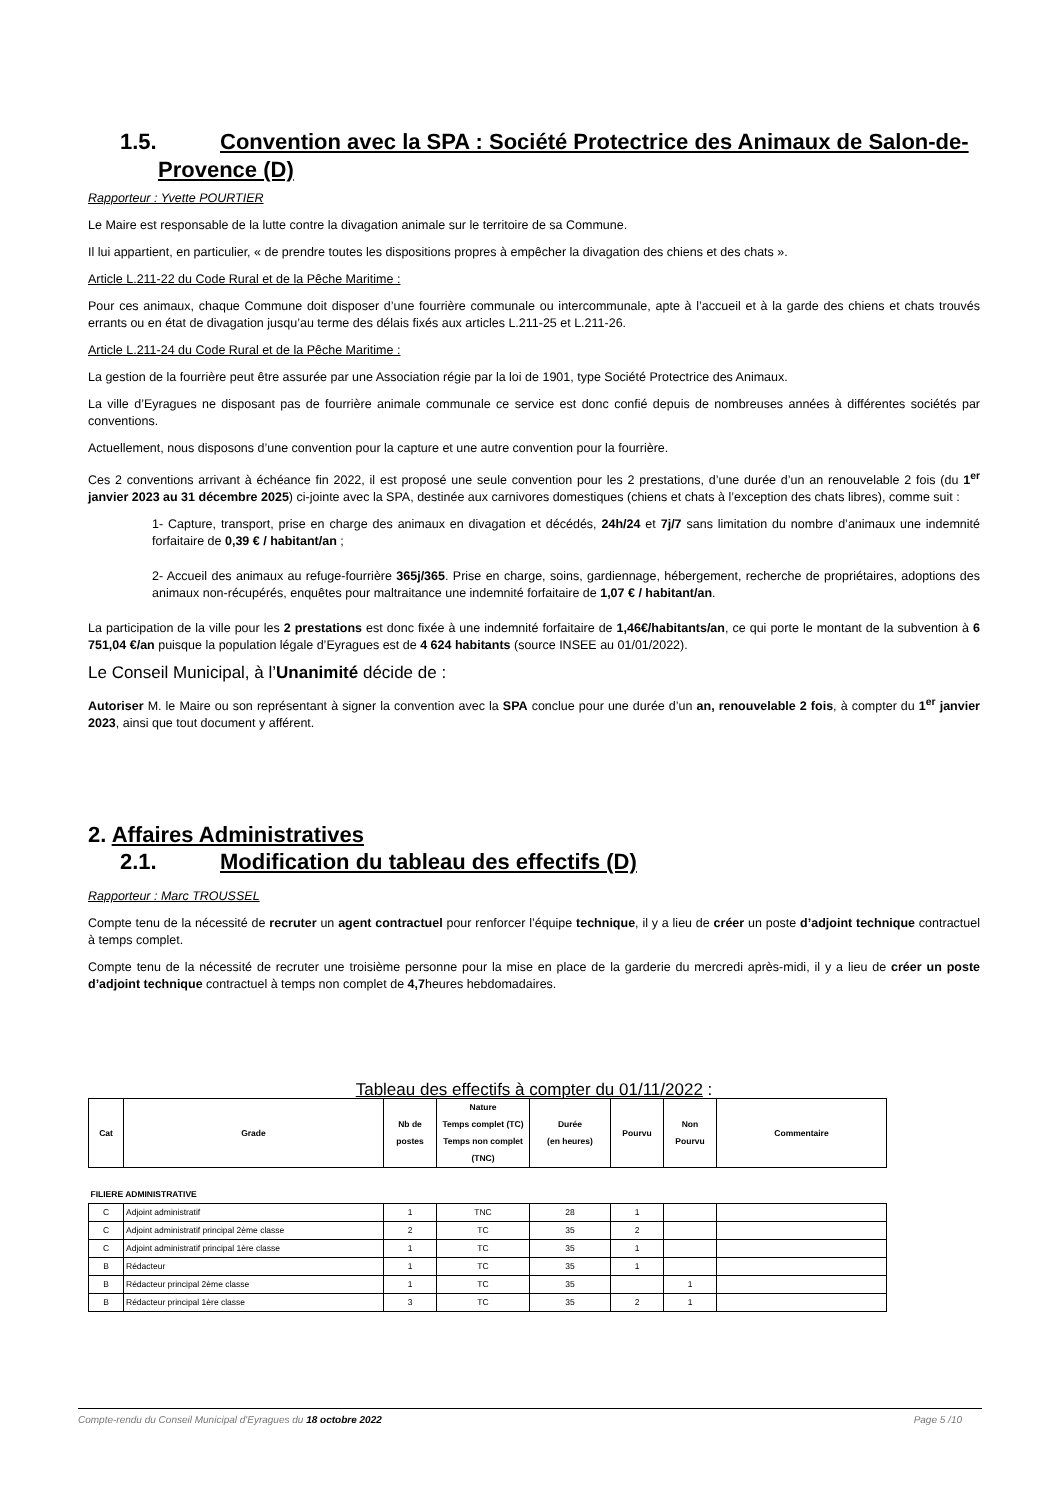1.5. Convention avec la SPA : Société Protectrice des Animaux de Salon-de-
Provence (D)
Rapporteur : Yvette POURTIER
Le Maire est responsable de la lutte contre la divagation animale sur le territoire de sa Commune.
Il lui appartient, en particulier, « de prendre toutes les dispositions propres à empêcher la divagation des chiens et des chats ».
Article L.211-22 du Code Rural et de la Pêche Maritime :
Pour ces animaux, chaque Commune doit disposer d’une fourrière communale ou intercommunale, apte à l’accueil et à la garde des chiens et chats trouvés errants ou en état de divagation jusqu’au terme des délais fixés aux articles L.211-25 et L.211-26.
Article L.211-24 du Code Rural et de la Pêche Maritime :
La gestion de la fourrière peut être assurée par une Association régie par la loi de 1901, type Société Protectrice des Animaux.
La ville d’Eyragues ne disposant pas de fourrière animale communale ce service est donc confié depuis de nombreuses années à différentes sociétés par conventions.
Actuellement, nous disposons d’une convention pour la capture et une autre convention pour la fourrière.
Ces 2 conventions arrivant à échéance fin 2022, il est proposé une seule convention pour les 2 prestations, d’une durée d’un an renouvelable 2 fois (du 1<sup>er</sup> janvier 2023 au 31 décembre 2025) ci-jointe avec la SPA, destinée aux carnivores domestiques (chiens et chats à l’exception des chats libres), comme suit :
1- Capture, transport, prise en charge des animaux en divagation et décédés, 24h/24 et 7j/7 sans limitation du nombre d’animaux une indemnité forfaitaire de 0,39 € / habitant/an ;
2- Accueil des animaux au refuge-fourrière 365j/365. Prise en charge, soins, gardiennage, hébergement, recherche de propriétaires, adoptions des animaux non-récupérés, enquêtes pour maltraitance une indemnité forfaitaire de 1,07 € / habitant/an.
La participation de la ville pour les 2 prestations est donc fixée à une indemnité forfaitaire de 1,46€/habitants/an, ce qui porte le montant de la subvention à 6 751,04 €/an puisque la population légale d’Eyragues est de 4 624 habitants (source INSEE au 01/01/2022).
Le Conseil Municipal, à l’Unanimité décide de :
Autoriser M. le Maire ou son représentant à signer la convention avec la SPA conclue pour une durée d’un an, renouvelable 2 fois, à compter du 1<sup>er</sup> janvier 2023, ainsi que tout document y afférent.
2. Affaires Administratives
2.1. Modification du tableau des effectifs (D)
Rapporteur : Marc TROUSSEL
Compte tenu de la nécessité de recruter un agent contractuel pour renforcer l’équipe technique, il y a lieu de créer un poste d’adjoint technique contractuel à temps complet.
Compte tenu de la nécessité de recruter une troisième personne pour la mise en place de la garderie du mercredi après-midi, il y a lieu de créer un poste d’adjoint technique contractuel à temps non complet de 4,7heures hebdomadaires.
Tableau des effectifs à compter du 01/11/2022 :
| Cat | Grade | Nb de postes | Nature Temps complet (TC) Temps non complet (TNC) | Durée (en heures) | Pourvu | Non Pourvu | Commentaire |
| --- | --- | --- | --- | --- | --- | --- | --- |
| FILIERE ADMINISTRATIVE | | | | | | | |
| C | Adjoint administratif | 1 | TNC | 28 | 1 | | |
| C | Adjoint administratif principal 2ème classe | 2 | TC | 35 | 2 | | |
| C | Adjoint administratif principal 1ère classe | 1 | TC | 35 | 1 | | |
| B | Rédacteur | 1 | TC | 35 | 1 | | |
| B | Rédacteur principal 2ème classe | 1 | TC | 35 | | 1 | |
| B | Rédacteur principal 1ère classe | 3 | TC | 35 | 2 | 1 | |
Compte-rendu du Conseil Municipal d'Eyragues du 18 octobre 2022 Page 5 /10